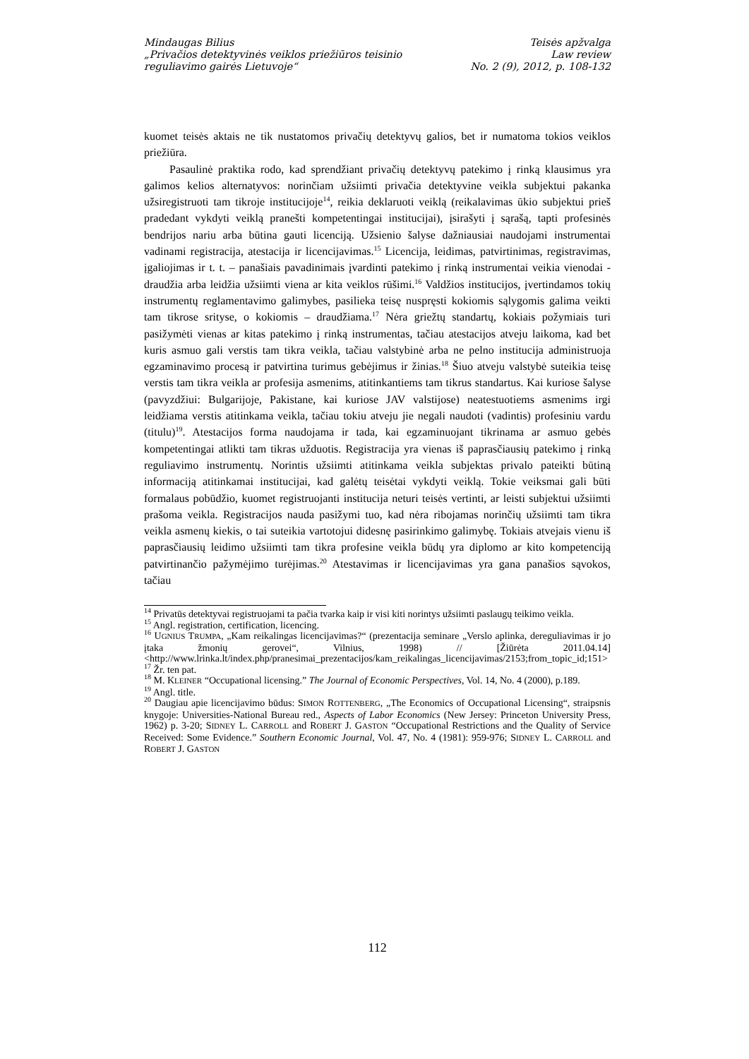Mindaugas Bilius
„Privačios detektyvinės veiklos priežiūros teisinio
reguliavimo gairės Lietuvoje“
Teisės apžvalga
Law review
No. 2 (9), 2012, p. 108-132
kuomet teisės aktais ne tik nustatomos privačių detektyvų galios, bet ir numatoma tokios veiklos priežiūra.
Pasaulinė praktika rodo, kad sprendžiant privačių detektyvų patekimo į rinką klausimus yra galimos kelios alternatyvos: norinčiam užsiimti privačia detektyvine veikla subjektui pakanka užsiregistruoti tam tikroje institucijoje<sup>14</sup>, reikia deklaruoti veiklą (reikalavimas ūkio subjektui prieš pradedant vykdyti veiklą pranešti kompetentingai institucijai), įsirašyti į sąrašą, tapti profesinės bendrijos nariu arba būtina gauti licenciją. Užsienio šalyse dažniausiai naudojami instrumentai vadinami registracija, atestacija ir licencijavimas.<sup>15</sup> Licencija, leidimas, patvirtinimas, registravimas, įgaliojimas ir t. t. – panašiais pavadinimais įvardinti patekimo į rinką instrumentai veikia vienodai - draudžia arba leidžia užsiimti viena ar kita veiklos rūšimi.<sup>16</sup> Valdžios institucijos, įvertindamos tokių instrumentų reglamentavimo galimybes, pasilieka teisę nuspręsti kokiomis sąlygomis galima veikti tam tikrose srityse, o kokiomis – draudžiama.<sup>17</sup> Nėra griežtų standartų, kokiais požymiais turi pasižymėti vienas ar kitas patekimo į rinką instrumentas, tačiau atestacijos atveju laikoma, kad bet kuris asmuo gali verstis tam tikra veikla, tačiau valstybinė arba ne pelno institucija administruoja egzaminavimo procesą ir patvirtina turimus gebėjimus ir žinias.<sup>18</sup> Šiuo atveju valstybė suteikia teisę verstis tam tikra veikla ar profesija asmenims, atitinkantiems tam tikrus standartus. Kai kuriose šalyse (pavyzdžiui: Bulgarijoje, Pakistane, kai kuriose JAV valstijose) neatestuotiems asmenims irgi leidžiama verstis atitinkama veikla, tačiau tokiu atveju jie negali naudoti (vadintis) profesiniu vardu (titulu)<sup>19</sup>. Atestacijos forma naudojama ir tada, kai egzaminuojant tikrinama ar asmuo gebės kompetentingai atlikti tam tikras užduotis. Registracija yra vienas iš paprasčiausių patekimo į rinką reguliavimo instrumentų. Norintis užsiimti atitinkama veikla subjektas privalo pateikti būtiną informaciją atitinkamai institucijai, kad galėtų teisėtai vykdyti veiklą. Tokie veiksmai gali būti formalaus pobūdžio, kuomet registruojanti institucija neturi teisės vertinti, ar leisti subjektui užsiimti prašoma veikla. Registracijos nauda pasižymi tuo, kad nėra ribojamas norinčių užsiimti tam tikra veikla asmenų kiekis, o tai suteikia vartotojui didesnę pasirinkimo galimybę. Tokiais atvejais vienu iš paprasčiausių leidimo užsiimti tam tikra profesine veikla būdų yra diplomo ar kito kompetenciją patvirtinančio pažymėjimo turėjimas.<sup>20</sup> Atestavimas ir licencijavimas yra gana panašios sąvokos, tačiau
<sup>14</sup> Privatūs detektyvai registruojami ta pačia tvarka kaip ir visi kiti norintys užsiimti paslaugų teikimo veikla.
<sup>15</sup> Angl. registration, certification, licencing.
<sup>16</sup> UGNIUS TRUMPA, „Kam reikalingas licencijavimas?“ (prezentacija seminare „Verslo aplinka, dereguliavimas ir jo įtaka žmonių gerovei“, Vilnius, 1998) // [Žiūrėta 2011.04.14] <http://www.lrinka.lt/index.php/pranesimai_prezentacijos/kam_reikalingas_licencijavimas/2153;from_topic_id;151>
<sup>17</sup> Žr. ten pat.
<sup>18</sup> M. KLEINER “Occupational licensing.” The Journal of Economic Perspectives, Vol. 14, No. 4 (2000), p.189.
<sup>19</sup> Angl. title.
<sup>20</sup> Daugiau apie licencijavimo būdus: SIMON ROTTENBERG, „The Economics of Occupational Licensing“, straipsnis knygoje: Universities-National Bureau red., Aspects of Labor Economics (New Jersey: Princeton University Press, 1962) p. 3-20; SIDNEY L. CARROLL and ROBERT J. GASTON “Occupational Restrictions and the Quality of Service Received: Some Evidence.” Southern Economic Journal, Vol. 47, No. 4 (1981): 959-976; SIDNEY L. CARROLL and ROBERT J. GASTON
112